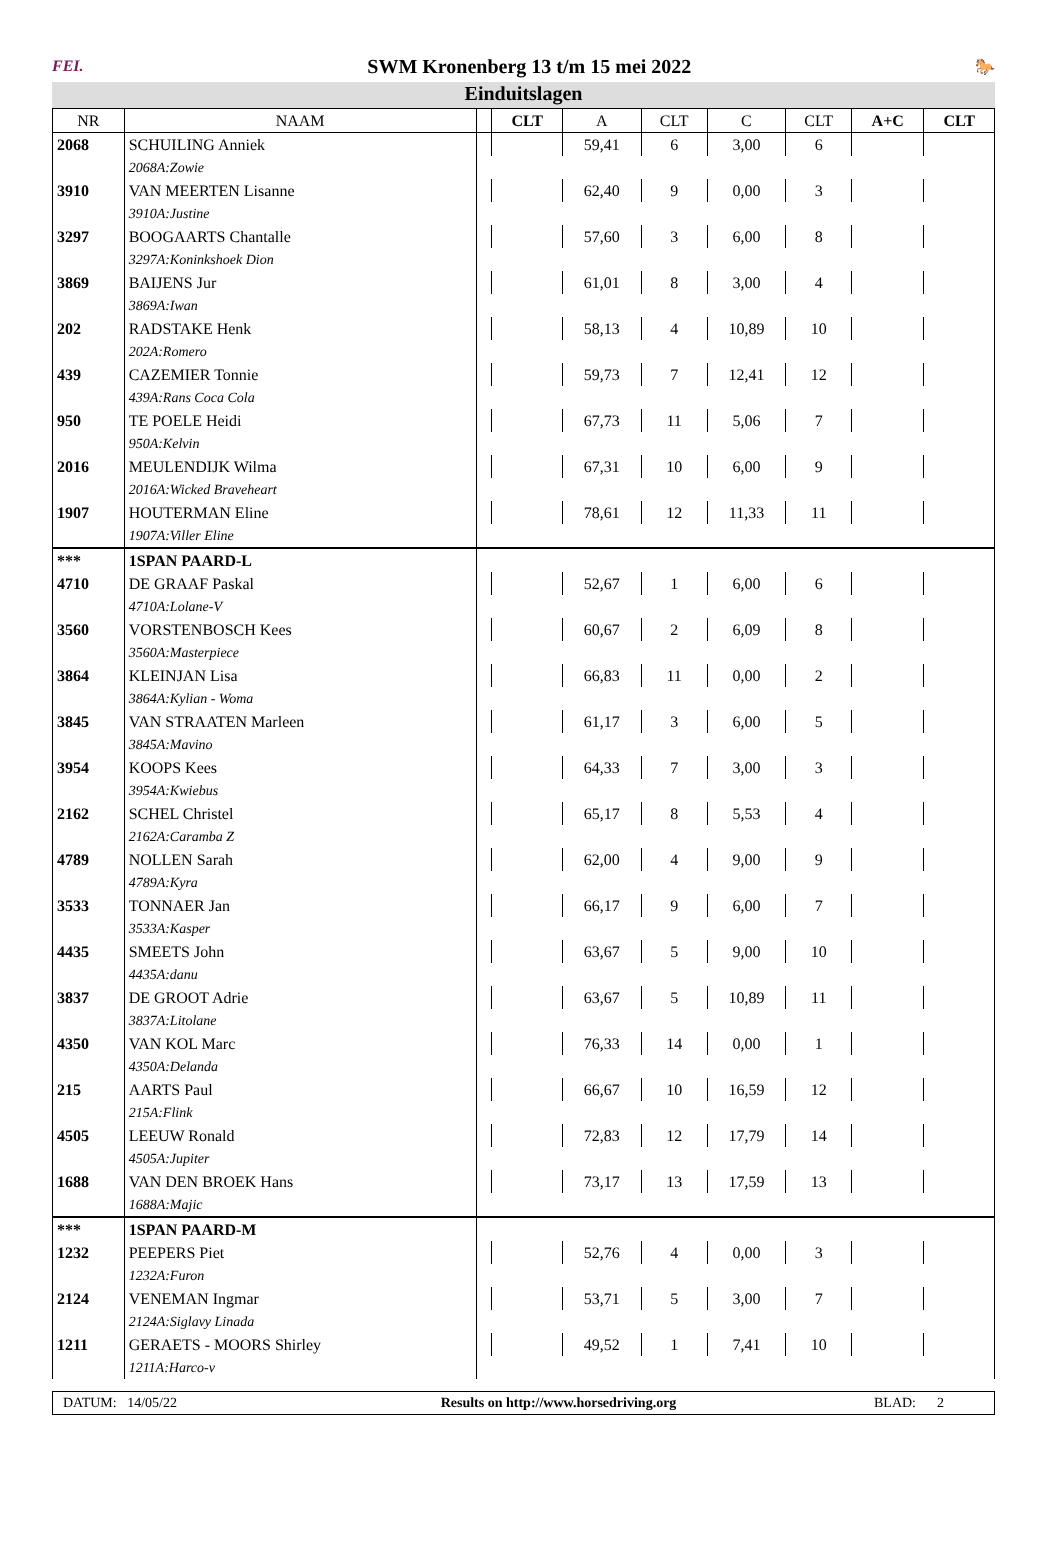FEI. SWM Kronenberg 13 t/m 15 mei 2022 🐎
Einduitslagen
| NR | NAAM | | CLT | A | CLT | C | CLT | A+C | CLT |
| --- | --- | --- | --- | --- | --- | --- | --- | --- | --- |
| 2068 | SCHUILING Anniek | | | 59,41 | 6 | 3,00 | 6 | | |
| | 2068A:Zowie | | | | | | | | |
| 3910 | VAN MEERTEN Lisanne | | | 62,40 | 9 | 0,00 | 3 | | |
| | 3910A:Justine | | | | | | | | |
| 3297 | BOOGAARTS Chantalle | | | 57,60 | 3 | 6,00 | 8 | | |
| | 3297A:Koninkshoek Dion | | | | | | | | |
| 3869 | BAIJENS Jur | | | 61,01 | 8 | 3,00 | 4 | | |
| | 3869A:Iwan | | | | | | | | |
| 202 | RADSTAKE Henk | | | 58,13 | 4 | 10,89 | 10 | | |
| | 202A:Romero | | | | | | | | |
| 439 | CAZEMIER Tonnie | | | 59,73 | 7 | 12,41 | 12 | | |
| | 439A:Rans Coca Cola | | | | | | | | |
| 950 | TE POELE Heidi | | | 67,73 | 11 | 5,06 | 7 | | |
| | 950A:Kelvin | | | | | | | | |
| 2016 | MEULENDIJK Wilma | | | 67,31 | 10 | 6,00 | 9 | | |
| | 2016A:Wicked Braveheart | | | | | | | | |
| 1907 | HOUTERMAN Eline | | | 78,61 | 12 | 11,33 | 11 | | |
| | 1907A:Viller Eline | | | | | | | | |
| *** | 1SPAN PAARD-L | | | | | | | | |
| 4710 | DE GRAAF Paskal | | | 52,67 | 1 | 6,00 | 6 | | |
| | 4710A:Lolane-V | | | | | | | | |
| 3560 | VORSTENBOSCH Kees | | | 60,67 | 2 | 6,09 | 8 | | |
| | 3560A:Masterpiece | | | | | | | | |
| 3864 | KLEINJAN Lisa | | | 66,83 | 11 | 0,00 | 2 | | |
| | 3864A:Kylian - Woma | | | | | | | | |
| 3845 | VAN STRAATEN Marleen | | | 61,17 | 3 | 6,00 | 5 | | |
| | 3845A:Mavino | | | | | | | | |
| 3954 | KOOPS Kees | | | 64,33 | 7 | 3,00 | 3 | | |
| | 3954A:Kwiebus | | | | | | | | |
| 2162 | SCHEL Christel | | | 65,17 | 8 | 5,53 | 4 | | |
| | 2162A:Caramba Z | | | | | | | | |
| 4789 | NOLLEN Sarah | | | 62,00 | 4 | 9,00 | 9 | | |
| | 4789A:Kyra | | | | | | | | |
| 3533 | TONNAER Jan | | | 66,17 | 9 | 6,00 | 7 | | |
| | 3533A:Kasper | | | | | | | | |
| 4435 | SMEETS John | | | 63,67 | 5 | 9,00 | 10 | | |
| | 4435A:danu | | | | | | | | |
| 3837 | DE GROOT Adrie | | | 63,67 | 5 | 10,89 | 11 | | |
| | 3837A:Litolane | | | | | | | | |
| 4350 | VAN KOL Marc | | | 76,33 | 14 | 0,00 | 1 | | |
| | 4350A:Delanda | | | | | | | | |
| 215 | AARTS Paul | | | 66,67 | 10 | 16,59 | 12 | | |
| | 215A:Flink | | | | | | | | |
| 4505 | LEEUW Ronald | | | 72,83 | 12 | 17,79 | 14 | | |
| | 4505A:Jupiter | | | | | | | | |
| 1688 | VAN DEN BROEK Hans | | | 73,17 | 13 | 17,59 | 13 | | |
| | 1688A:Majic | | | | | | | | |
| *** | 1SPAN PAARD-M | | | | | | | | |
| 1232 | PEEPERS Piet | | | 52,76 | 4 | 0,00 | 3 | | |
| | 1232A:Furon | | | | | | | | |
| 2124 | VENEMAN Ingmar | | | 53,71 | 5 | 3,00 | 7 | | |
| | 2124A:Siglavy Linada | | | | | | | | |
| 1211 | GERAETS - MOORS Shirley | | | 49,52 | 1 | 7,41 | 10 | | |
| | 1211A:Harco-v | | | | | | | | |
DATUM: 14/05/22 Results on http://www.horsedriving.org BLAD: 2